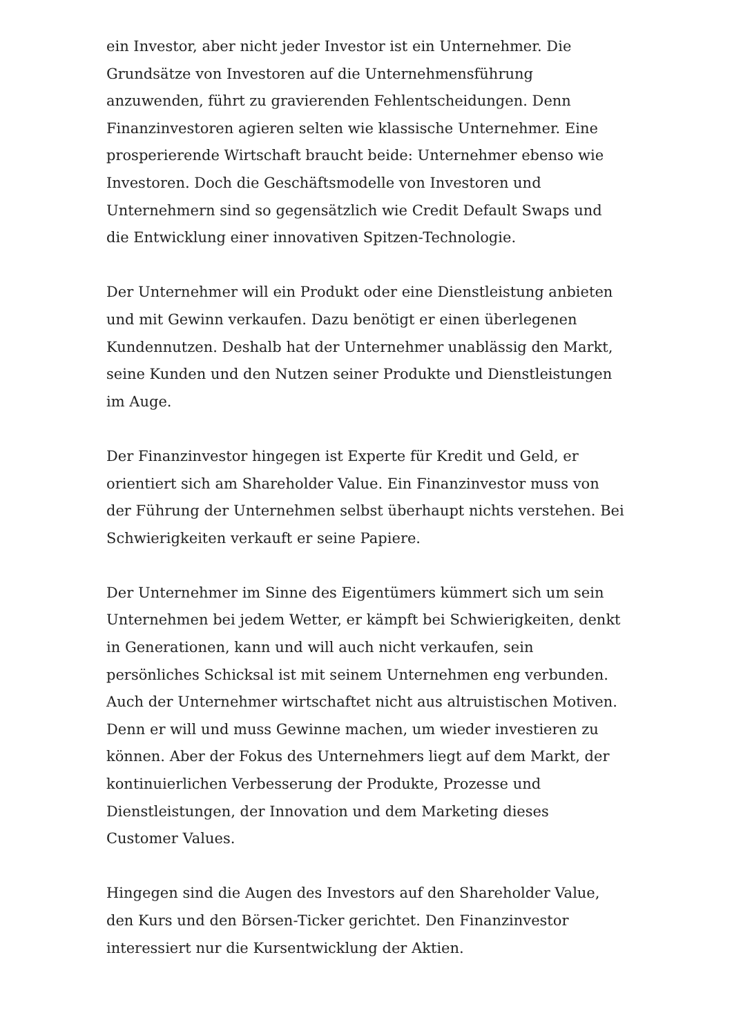ein Investor, aber nicht jeder Investor ist ein Unternehmer. Die Grundsätze von Investoren auf die Unternehmensführung anzuwenden, führt zu gravierenden Fehlentscheidungen. Denn Finanzinvestoren agieren selten wie klassische Unternehmer. Eine prosperierende Wirtschaft braucht beide: Unternehmer ebenso wie Investoren. Doch die Geschäftsmodelle von Investoren und Unternehmern sind so gegensätzlich wie Credit Default Swaps und die Entwicklung einer innovativen Spitzen-Technologie.
Der Unternehmer will ein Produkt oder eine Dienstleistung anbieten und mit Gewinn verkaufen. Dazu benötigt er einen überlegenen Kundennutzen. Deshalb hat der Unternehmer unablässig den Markt, seine Kunden und den Nutzen seiner Produkte und Dienstleistungen im Auge.
Der Finanzinvestor hingegen ist Experte für Kredit und Geld, er orientiert sich am Shareholder Value. Ein Finanzinvestor muss von der Führung der Unternehmen selbst überhaupt nichts verstehen. Bei Schwierigkeiten verkauft er seine Papiere.
Der Unternehmer im Sinne des Eigentümers kümmert sich um sein Unternehmen bei jedem Wetter, er kämpft bei Schwierigkeiten, denkt in Generationen, kann und will auch nicht verkaufen, sein persönliches Schicksal ist mit seinem Unternehmen eng verbunden. Auch der Unternehmer wirtschaftet nicht aus altruistischen Motiven. Denn er will und muss Gewinne machen, um wieder investieren zu können. Aber der Fokus des Unternehmers liegt auf dem Markt, der kontinuierlichen Verbesserung der Produkte, Prozesse und Dienstleistungen, der Innovation und dem Marketing dieses Customer Values.
Hingegen sind die Augen des Investors auf den Shareholder Value, den Kurs und den Börsen-Ticker gerichtet. Den Finanzinvestor interessiert nur die Kursentwicklung der Aktien.